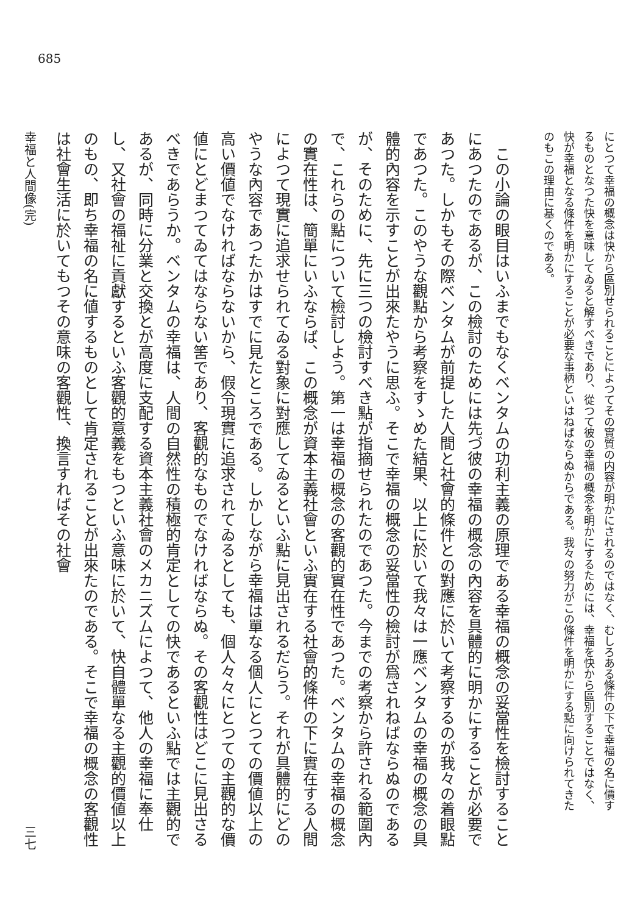685
にとつて幸福の概念は快から區別せられることによつてその實質の内容が明かにされるのではなく、むしろある條件の下で幸福の名に價するものとなつた快を意味してゐると解すべきであり、從つて彼の幸福の概念を明かにするためには、幸福を快から區別することではなく、快が幸福となる條件を明かにすることが必要な事柄といはねばならぬからである。我々の努力がこの條件を明かにする點に向けられてきたのもこの理由に基くのである。
　この小論の眼目はいふまでもなくベンタムの功利主義の原理である幸福の概念の妥當性を檢討することにあつたのであるが、この檢討のためには先づ彼の幸福の概念の內容を具體的に明かにすることが必要であつた。しかもその際ベンタムが前提した人間と社會的條件との對應に於いて考察するのが我々の着眼點であつた。このやうな觀點から考察をすゝめた結果、以上に於いて我々は一應ベンタムの幸福の概念の具體的內容を示すことが出來たやうに思ふ。そこで幸福の概念の妥當性の檢討が爲されねばならぬのであるが、そのために、先に三つの檢討すべき點が指摘せられたのであつた。今までの考察から許される範圍內で、これらの點について檢討しよう。第一は幸福の概念の客觀的實在性であつた。ベンタムの幸福の概念の實在性は、簡單にいふならば、この概念が資本主義社會といふ實在する社會的條件の下に實在する人間によつて現實に追求せられてゐる對象に對應してゐるといふ點に見出されるだらう。それが具體的にどのやうな內容であつたかはすでに見たところである。しかしながら幸福は單なる個人にとつての價値以上の高い價値でなければならないから、假令現實に追求されてゐるとしても、個人々々にとつての主觀的な價値にとどまつてゐてはならない筈であり、客觀的なものでなければならぬ。その客觀性はどこに見出さるべきであらうか。ベンタムの幸福は、人間の自然性の積極的肯定としての快であるといふ點では主觀的であるが、同時に分業と交換とが高度に支配する資本主義社會のメカニズムによつて、他人の幸福に奉仕し、又社會の福祉に貢獻するといふ客觀的意義をもつといふ意味に於いて、快自體單なる主觀的價値以上のもの、即ち幸福の名に値するものとして肯定されることが出來たのである。そこで幸福の概念の客觀性は社會生活に於いてもつその意味の客觀性、換言すればその社會
幸福と人間像(完) 三七